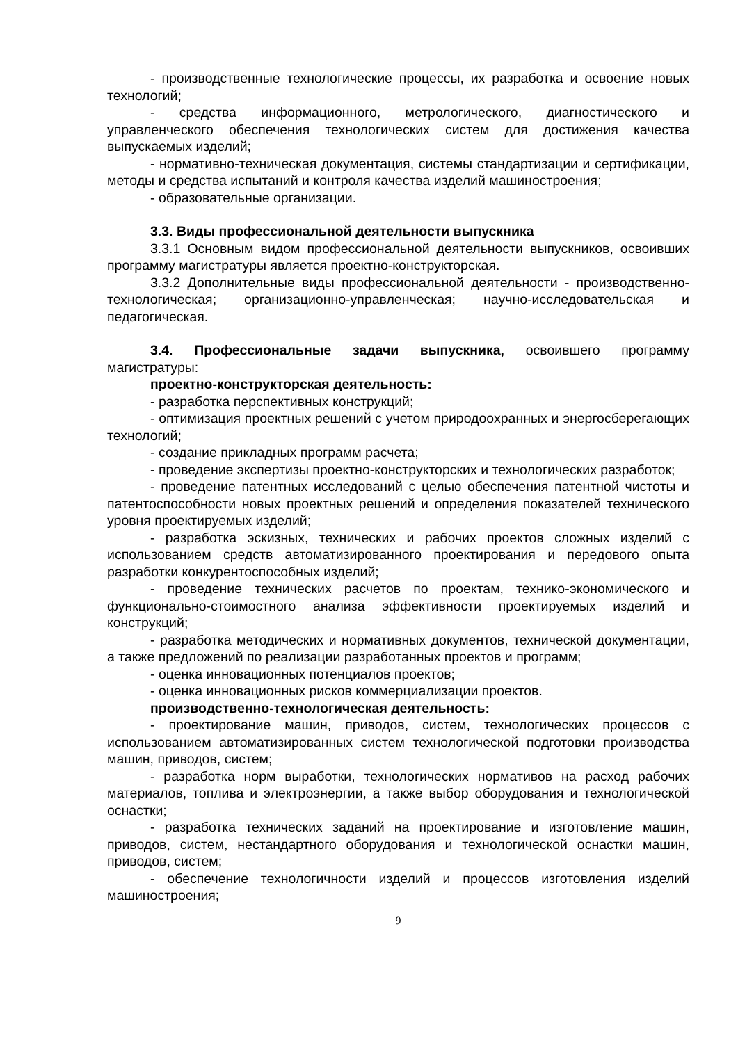- производственные технологические процессы, их разработка и освоение новых технологий;
- средства информационного, метрологического, диагностического и управленческого обеспечения технологических систем для достижения качества выпускаемых изделий;
- нормативно-техническая документация, системы стандартизации и сертификации, методы и средства испытаний и контроля качества изделий машиностроения;
- образовательные организации.
3.3. Виды профессиональной деятельности выпускника
3.3.1 Основным видом профессиональной деятельности выпускников, освоивших программу магистратуры является проектно-конструкторская.
3.3.2 Дополнительные виды профессиональной деятельности - производственно-технологическая; организационно-управленческая; научно-исследовательская и педагогическая.
3.4. Профессиональные задачи выпускника, освоившего программу магистратуры:
проектно-конструкторская деятельность:
- разработка перспективных конструкций;
- оптимизация проектных решений с учетом природоохранных и энергосберегающих технологий;
- создание прикладных программ расчета;
- проведение экспертизы проектно-конструкторских и технологических разработок;
- проведение патентных исследований с целью обеспечения патентной чистоты и патентоспособности новых проектных решений и определения показателей технического уровня проектируемых изделий;
- разработка эскизных, технических и рабочих проектов сложных изделий с использованием средств автоматизированного проектирования и передового опыта разработки конкурентоспособных изделий;
- проведение технических расчетов по проектам, технико-экономического и функционально-стоимостного анализа эффективности проектируемых изделий и конструкций;
- разработка методических и нормативных документов, технической документации, а также предложений по реализации разработанных проектов и программ;
- оценка инновационных потенциалов проектов;
- оценка инновационных рисков коммерциализации проектов.
производственно-технологическая деятельность:
- проектирование машин, приводов, систем, технологических процессов с использованием автоматизированных систем технологической подготовки производства машин, приводов, систем;
- разработка норм выработки, технологических нормативов на расход рабочих материалов, топлива и электроэнергии, а также выбор оборудования и технологической оснастки;
- разработка технических заданий на проектирование и изготовление машин, приводов, систем, нестандартного оборудования и технологической оснастки машин, приводов, систем;
- обеспечение технологичности изделий и процессов изготовления изделий машиностроения;
9